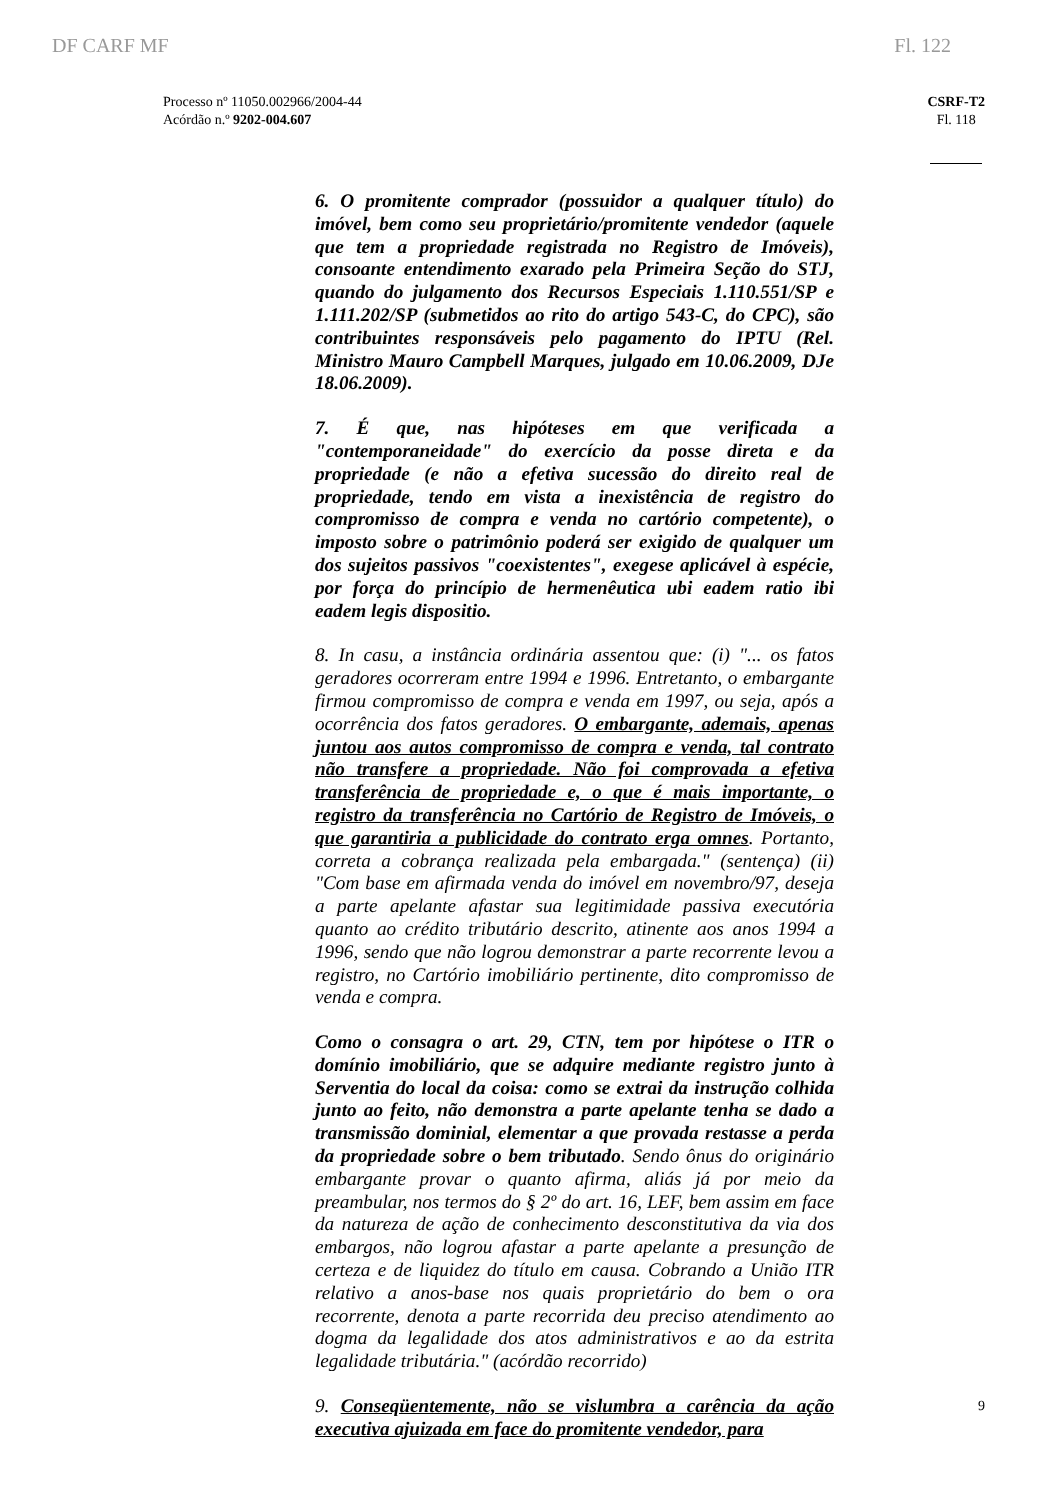DF CARF MF Fl. 122
Processo nº 11050.002966/2004-44
Acórdão n.º 9202-004.607
CSRF-T2
Fl. 118
6. O promitente comprador (possuidor a qualquer título) do imóvel, bem como seu proprietário/promitente vendedor (aquele que tem a propriedade registrada no Registro de Imóveis), consoante entendimento exarado pela Primeira Seção do STJ, quando do julgamento dos Recursos Especiais 1.110.551/SP e 1.111.202/SP (submetidos ao rito do artigo 543-C, do CPC), são contribuintes responsáveis pelo pagamento do IPTU (Rel. Ministro Mauro Campbell Marques, julgado em 10.06.2009, DJe 18.06.2009).
7. É que, nas hipóteses em que verificada a "contemporaneidade" do exercício da posse direta e da propriedade (e não a efetiva sucessão do direito real de propriedade, tendo em vista a inexistência de registro do compromisso de compra e venda no cartório competente), o imposto sobre o patrimônio poderá ser exigido de qualquer um dos sujeitos passivos "coexistentes", exegese aplicável à espécie, por força do princípio de hermenêutica ubi eadem ratio ibi eadem legis dispositio.
8. In casu, a instância ordinária assentou que: (i) "... os fatos geradores ocorreram entre 1994 e 1996. Entretanto, o embargante firmou compromisso de compra e venda em 1997, ou seja, após a ocorrência dos fatos geradores. O embargante, ademais, apenas juntou aos autos compromisso de compra e venda, tal contrato não transfere a propriedade. Não foi comprovada a efetiva transferência de propriedade e, o que é mais importante, o registro da transferência no Cartório de Registro de Imóveis, o que garantiria a publicidade do contrato erga omnes. Portanto, correta a cobrança realizada pela embargada." (sentença) (ii) "Com base em afirmada venda do imóvel em novembro/97, deseja a parte apelante afastar sua legitimidade passiva executória quanto ao crédito tributário descrito, atinente aos anos 1994 a 1996, sendo que não logrou demonstrar a parte recorrente levou a registro, no Cartório imobiliário pertinente, dito compromisso de venda e compra.
Como o consagra o art. 29, CTN, tem por hipótese o ITR o domínio imobiliário, que se adquire mediante registro junto à Serventia do local da coisa: como se extrai da instrução colhida junto ao feito, não demonstra a parte apelante tenha se dado a transmissão dominial, elementar a que provada restasse a perda da propriedade sobre o bem tributado. Sendo ônus do originário embargante provar o quanto afirma, aliás já por meio da preambular, nos termos do § 2º do art. 16, LEF, bem assim em face da natureza de ação de conhecimento desconstitutiva da via dos embargos, não logrou afastar a parte apelante a presunção de certeza e de liquidez do título em causa. Cobrando a União ITR relativo a anos-base nos quais proprietário do bem o ora recorrente, denota a parte recorrida deu preciso atendimento ao dogma da legalidade dos atos administrativos e ao da estrita legalidade tributária." (acórdão recorrido)
9. Conseqüentemente, não se vislumbra a carência da ação executiva ajuizada em face do promitente vendedor, para
9